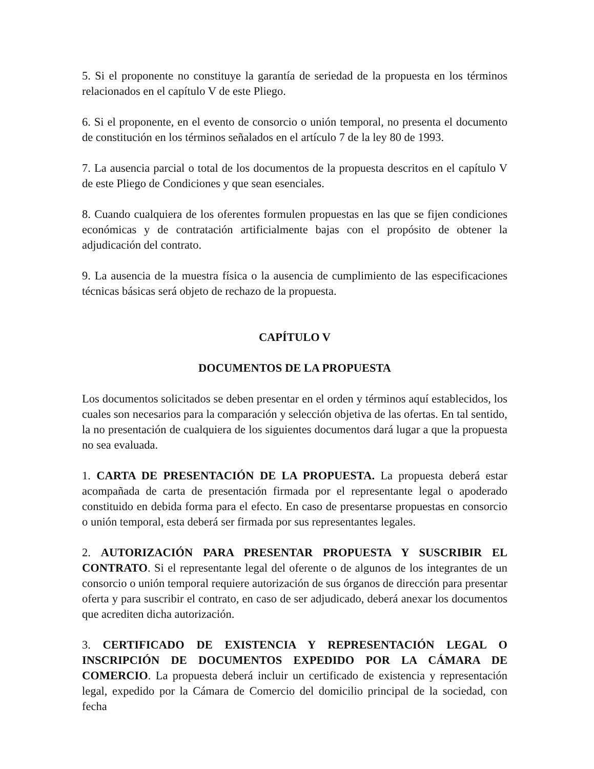5. Si el proponente no constituye la garantía de seriedad de la propuesta en los términos relacionados en el capítulo V de este Pliego.
6. Si el proponente, en el evento de consorcio o unión temporal, no presenta el documento de constitución en los términos señalados en el artículo 7 de la ley 80 de 1993.
7. La ausencia parcial o total de los documentos de la propuesta descritos en el capítulo V de este Pliego de Condiciones y que sean esenciales.
8. Cuando cualquiera de los oferentes formulen propuestas en las que se fijen condiciones económicas y de contratación artificialmente bajas con el propósito de obtener la adjudicación del contrato.
9. La ausencia de la muestra física o la ausencia de cumplimiento de las especificaciones técnicas básicas será objeto de rechazo de la propuesta.
CAPÍTULO V
DOCUMENTOS DE LA PROPUESTA
Los documentos solicitados se deben presentar en el orden y términos aquí establecidos, los cuales son necesarios para la comparación y selección objetiva de las ofertas. En tal sentido, la no presentación de cualquiera de los siguientes documentos dará lugar a que la propuesta no sea evaluada.
1. CARTA DE PRESENTACIÓN DE LA PROPUESTA. La propuesta deberá estar acompañada de carta de presentación firmada por el representante legal o apoderado constituido en debida forma para el efecto. En caso de presentarse propuestas en consorcio o unión temporal, esta deberá ser firmada por sus representantes legales.
2. AUTORIZACIÓN PARA PRESENTAR PROPUESTA Y SUSCRIBIR EL CONTRATO. Si el representante legal del oferente o de algunos de los integrantes de un consorcio o unión temporal requiere autorización de sus órganos de dirección para presentar oferta y para suscribir el contrato, en caso de ser adjudicado, deberá anexar los documentos que acrediten dicha autorización.
3. CERTIFICADO DE EXISTENCIA Y REPRESENTACIÓN LEGAL O INSCRIPCIÓN DE DOCUMENTOS EXPEDIDO POR LA CÁMARA DE COMERCIO. La propuesta deberá incluir un certificado de existencia y representación legal, expedido por la Cámara de Comercio del domicilio principal de la sociedad, con fecha